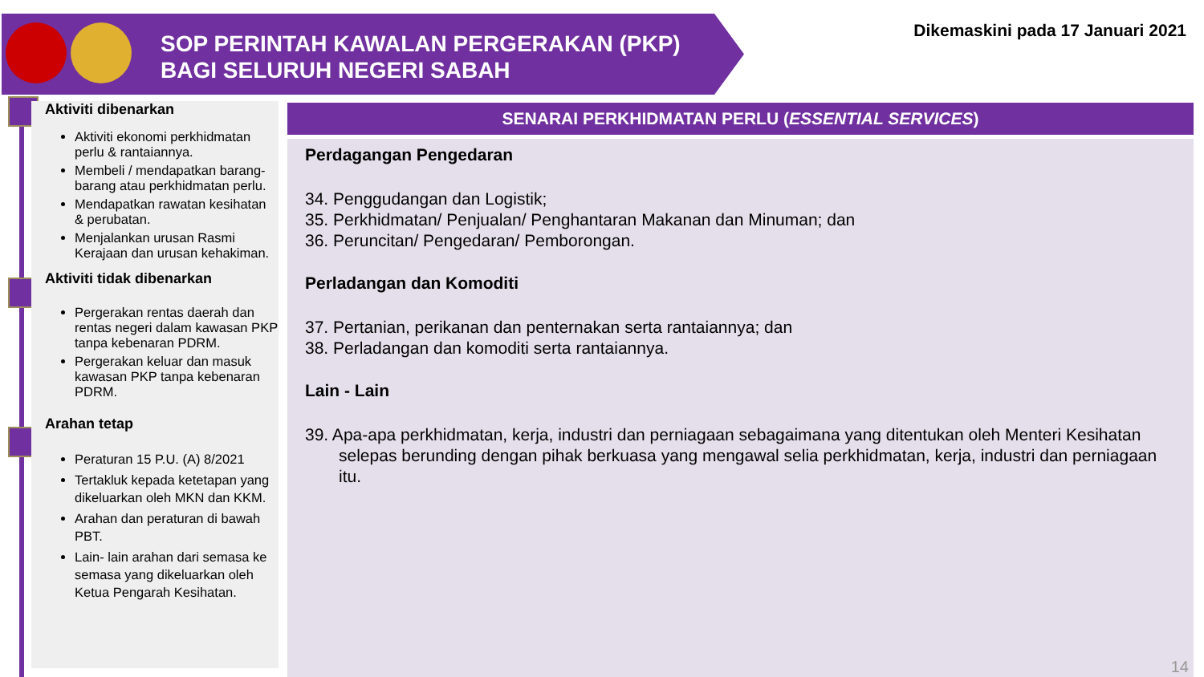SOP PERINTAH KAWALAN PERGERAKAN (PKP)
BAGI SELURUH NEGERI SABAH
Dikemaskini pada 17 Januari 2021
Aktiviti dibenarkan
Aktiviti ekonomi perkhidmatan perlu & rantaiannya.
Membeli / mendapatkan barang-barang atau perkhidmatan perlu.
Mendapatkan rawatan kesihatan & perubatan.
Menjalankan urusan Rasmi Kerajaan dan urusan kehakiman.
Aktiviti tidak dibenarkan
Pergerakan rentas daerah dan rentas negeri dalam kawasan PKP tanpa kebenaran PDRM.
Pergerakan keluar dan masuk kawasan PKP tanpa kebenaran PDRM.
Arahan tetap
Peraturan 15 P.U. (A) 8/2021
Tertakluk kepada ketetapan yang dikeluarkan oleh MKN dan KKM.
Arahan dan peraturan di bawah PBT.
Lain- lain arahan dari semasa ke semasa yang dikeluarkan oleh Ketua Pengarah Kesihatan.
SENARAI PERKHIDMATAN PERLU (ESSENTIAL SERVICES)
Perdagangan Pengedaran
34. Penggudangan dan Logistik;
35. Perkhidmatan/ Penjualan/ Penghantaran Makanan dan Minuman; dan
36. Peruncitan/ Pengedaran/ Pemborongan.
Perladangan dan Komoditi
37. Pertanian, perikanan dan penternakan serta rantaiannya; dan
38. Perladangan dan komoditi serta rantaiannya.
Lain - Lain
39. Apa-apa perkhidmatan, kerja, industri dan perniagaan sebagaimana yang ditentukan oleh Menteri Kesihatan selepas berunding dengan pihak berkuasa yang mengawal selia perkhidmatan, kerja, industri dan perniagaan itu.
14